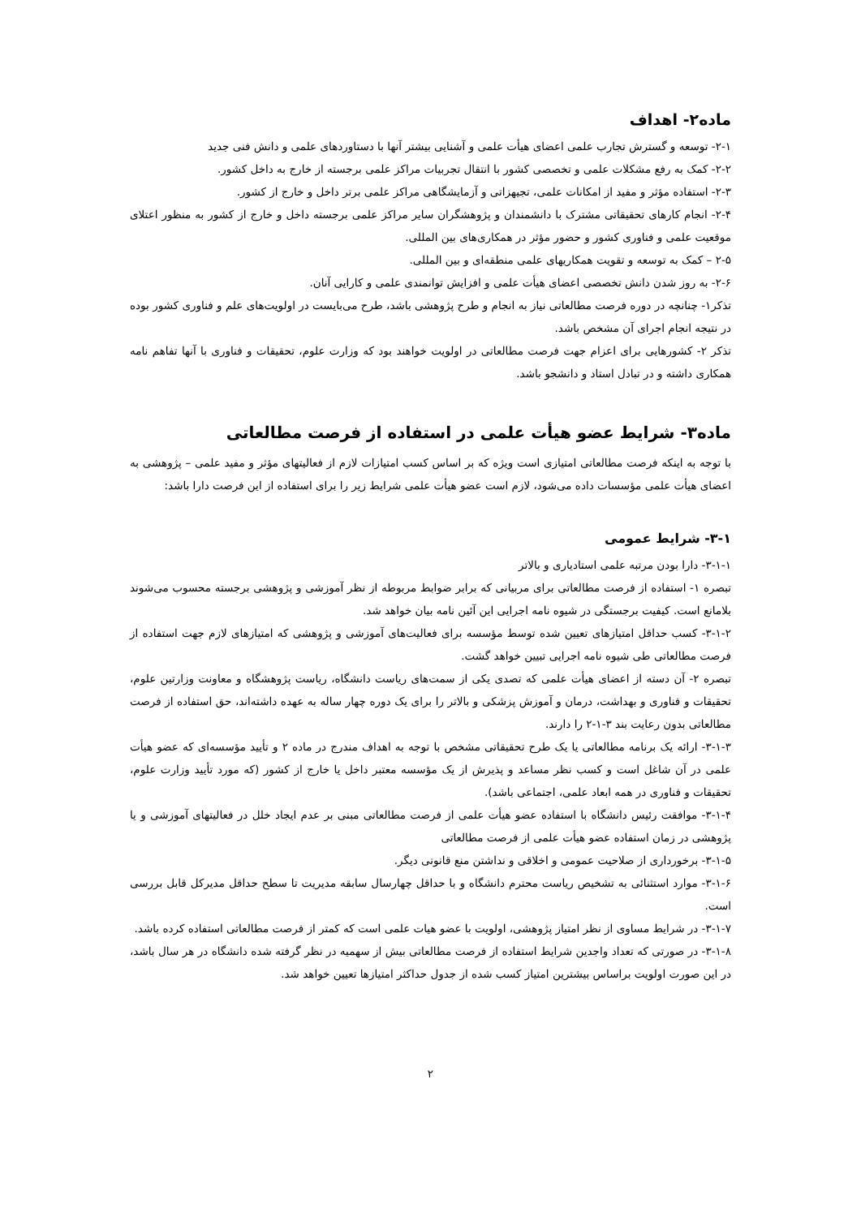ماده۲- اهداف
۲-۱- توسعه و گسترش تجارب علمی اعضای هیأت علمی و آشنایی بیشتر آنها با دستاوردهای علمی و دانش فنی جدید
۲-۲- کمک به رفع مشکلات علمی و تخصصی کشور با انتقال تجربیات مراکز علمی برجسته از خارج به داخل کشور.
۲-۳- استفاده مؤثر و مفید از امکانات علمی، تجیهزاتی و آزمایشگاهی مراکز علمی برتر داخل و خارج از کشور.
۲-۴- انجام کارهای تحقیقاتی مشترک با دانشمندان و پژوهشگران سایر مراکز علمی برجسته داخل و خارج از کشور به منظور اعتلای موقعیت علمی و فناوری کشور و حضور مؤثر در همکاری‌های بین المللی.
۲-۵ – کمک به توسعه و تقویت همکاریهای علمی منطقه‌ای و بین المللی.
۲-۶- به روز شدن دانش تخصصی اعضای هیأت علمی و افزایش توانمندی علمی و کارایی آنان.
تذکر۱- چنانچه در دوره فرصت مطالعاتی نیاز به انجام و طرح پژوهشی باشد، طرح می‌بایست در اولویت‌های علم و فناوری کشور بوده در نتیجه انجام اجرای آن مشخص باشد.
تذکر ۲- کشورهایی برای اعزام جهت فرصت مطالعاتی در اولویت خواهند بود که وزارت علوم، تحقیقات و فناوری با آنها تفاهم نامه همکاری داشته و در تبادل استاد و دانشجو باشد.
ماده۳- شرایط عضو هیأت علمی در استفاده از فرصت مطالعاتی
با توجه به اینکه فرصت مطالعاتی امتیازی است ویژه که بر اساس کسب امتیازات لازم از فعالیتهای مؤثر و مفید علمی – پژوهشی به اعضای هیأت علمی مؤسسات داده می‌شود، لازم است عضو هیأت علمی شرایط زیر را برای استفاده از این فرصت دارا باشد:
۳-۱- شرایط عمومی
۳-۱-۱- دارا بودن مرتبه علمی استادیاری و بالاتر
تبصره ۱- استفاده از فرصت مطالعاتی برای مربیانی که برابر ضوابط مربوطه از نظر آموزشی و پژوهشی برجسته محسوب می‌شوند بلامانع است. کیفیت برجستگی در شیوه نامه اجرایی این آئین نامه بیان خواهد شد.
۳-۱-۲- کسب حداقل امتیازهای تعیین شده توسط مؤسسه برای فعالیت‌های آموزشی و پژوهشی که امتیازهای لازم جهت استفاده از فرصت مطالعاتی طی شیوه نامه اجرایی تبیین خواهد گشت.
تبصره ۲- آن دسته از اعضای هیأت علمی که تصدی یکی از سمت‌های ریاست دانشگاه، ریاست پژوهشگاه و معاونت وزارتین علوم، تحقیقات و فناوری و بهداشت، درمان و آموزش پزشکی و بالاتر را برای یک دوره چهار ساله به عهده داشته‌اند، حق استفاده از فرصت مطالعاتی بدون رعایت بند ۳-۱-۲ را دارند.
۳-۱-۳- ارائه یک برنامه مطالعاتی یا یک طرح تحقیقاتی مشخص با توجه به اهداف مندرج در ماده ۲ و تأیید مؤسسه‌ای که عضو هیأت علمی در آن شاغل است و کسب نظر مساعد و پذیرش از یک مؤسسه معتبر داخل یا خارج از کشور (که مورد تأیید وزارت علوم، تحقیقات و فناوری در همه ابعاد علمی، اجتماعی باشد).
۳-۱-۴- موافقت رئیس دانشگاه با استفاده عضو هیأت علمی از فرصت مطالعاتی مبنی بر عدم ایجاد خلل در فعالیتهای آموزشی و یا پژوهشی در زمان استفاده عضو هیأت علمی از فرصت مطالعاتی
۳-۱-۵- برخورداری از صلاحیت عمومی و اخلاقی و نداشتن منع قانونی دیگر.
۳-۱-۶- موارد استثنائی به تشخیص ریاست محترم دانشگاه و با حداقل چهارسال سابقه مدیریت تا سطح حداقل مدیرکل قابل بررسی است.
۳-۱-۷- در شرایط مساوی از نظر امتیاز پژوهشی، اولویت با عضو هیات علمی است که کمتر از فرصت مطالعاتی استفاده کرده باشد.
۳-۱-۸- در صورتی که تعداد واجدین شرایط استفاده از فرصت مطالعاتی بیش از سهمیه در نظر گرفته شده دانشگاه در هر سال باشد، در این صورت اولویت براساس بیشترین امتیاز کسب شده از جدول حداکثر امتیازها تعیین خواهد شد.
۲